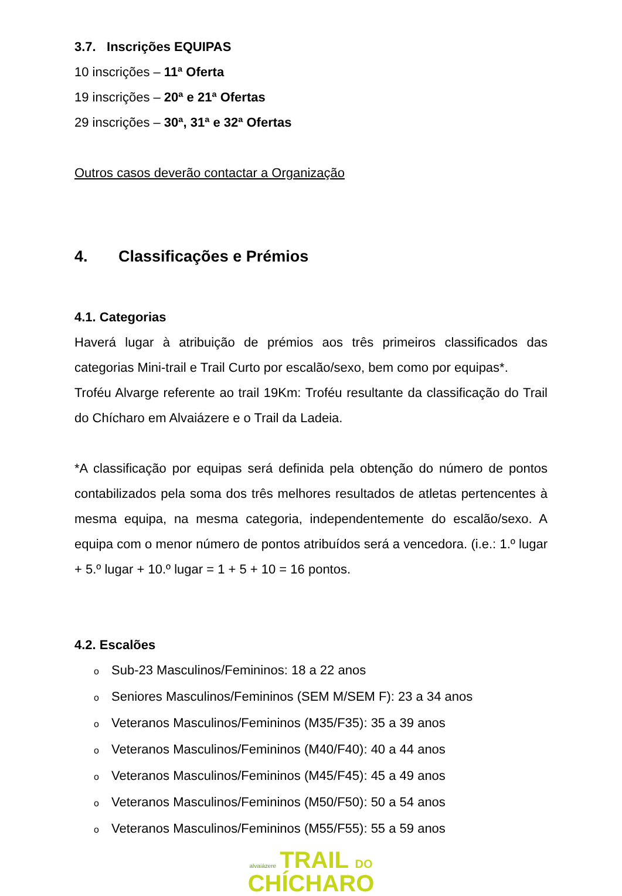3.7. Inscrições EQUIPAS
10 inscrições – 11ª Oferta
19 inscrições – 20ª e 21ª Ofertas
29 inscrições – 30ª, 31ª e 32ª Ofertas
Outros casos deverão contactar a Organização
4. Classificações e Prémios
4.1. Categorias
Haverá lugar à atribuição de prémios aos três primeiros classificados das categorias Mini-trail e Trail Curto por escalão/sexo, bem como por equipas*.
Troféu Alvarge referente ao trail 19Km: Troféu resultante da classificação do Trail do Chícharo em Alvaiázere e o Trail da Ladeia.
*A classificação por equipas será definida pela obtenção do número de pontos contabilizados pela soma dos três melhores resultados de atletas pertencentes à mesma equipa, na mesma categoria, independentemente do escalão/sexo. A equipa com o menor número de pontos atribuídos será a vencedora. (i.e.: 1.º lugar + 5.º lugar + 10.º lugar = 1 + 5 + 10 = 16 pontos.
4.2. Escalões
o Sub-23 Masculinos/Femininos: 18 a 22 anos
o Seniores Masculinos/Femininos (SEM M/SEM F): 23 a 34 anos
o Veteranos Masculinos/Femininos (M35/F35): 35 a 39 anos
o Veteranos Masculinos/Femininos (M40/F40): 40 a 44 anos
o Veteranos Masculinos/Femininos (M45/F45): 45 a 49 anos
o Veteranos Masculinos/Femininos (M50/F50): 50 a 54 anos
o Veteranos Masculinos/Femininos (M55/F55): 55 a 59 anos
alvaiázere TRAIL DO
CHÍCHARO